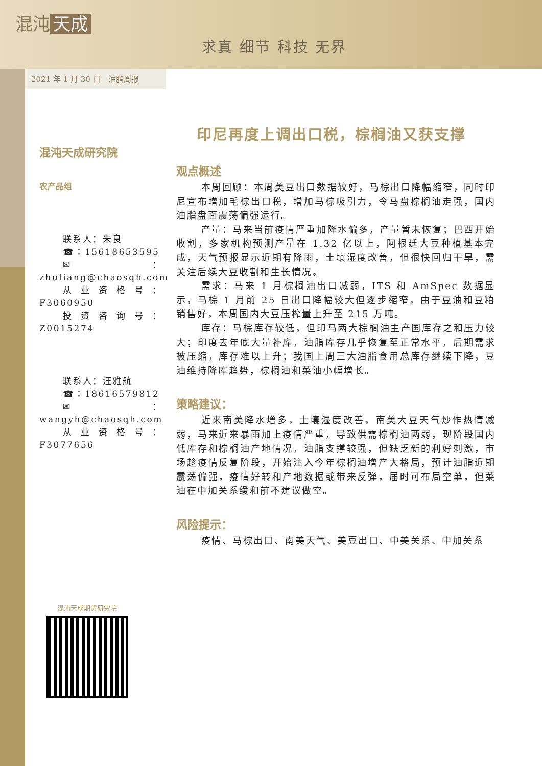混沌 天成
求真 细节 科技 无界
2021 年 1 月 30 日　油脂周报
混沌天成研究院
农产品组
联系人：朱良
☎：15618653595
✉：zhuliang@chaosqh.com
从业资格号：F3060950
投资咨询号：Z0015274
联系人：汪雅航
☎：18616579812
✉：wangyh@chaosqh.com
从业资格号：F3077656
印尼再度上调出口税，棕榈油又获支撑
观点概述
本周回顾：本周美豆出口数据较好，马棕出口降幅缩窄，同时印尼宣布增加毛棕出口税，增加马棕吸引力，令马盘棕榈油走强，国内油脂盘面震荡偏强运行。
产量：马来当前疫情严重加降水偏多，产量暂未恢复；巴西开始收割，多家机构预测产量在 1.32 亿以上，阿根廷大豆种植基本完成，天气预报显示近期有降雨，土壤湿度改善，但很快回归干旱，需关注后续大豆收割和生长情况。
需求：马来 1 月棕榈油出口减弱，ITS 和 AmSpec 数据显示，马棕 1 月前 25 日出口降幅较大但逐步缩窄，由于豆油和豆粕销售好，本周国内大豆压榨量上升至 215 万吨。
库存：马棕库存较低，但印马两大棕榈油主产国库存之和压力较大；印度去年底大量补库，油脂库存几乎恢复至正常水平，后期需求被压缩，库存难以上升；我国上周三大油脂食用总库存继续下降，豆油维持降库趋势，棕榈油和菜油小幅增长。
策略建议：
近来南美降水增多，土壤湿度改善，南美大豆天气炒作热情减弱，马来近来暴雨加上疫情严重，导致供需棕榈油两弱，现阶段国内低库存和棕榈油产地情况，油脂支撑较强，但缺乏新的利好刺激，市场趁疫情反复阶段，开始注入今年棕榈油增产大格局，预计油脂近期震荡偏强，疫情好转和产地数据或带来反弹，届时可布局空单，但菜油在中加关系缓和前不建议做空。
风险提示：
疫情、马棕出口、南美天气、美豆出口、中美关系、中加关系
混沌天成期货研究院